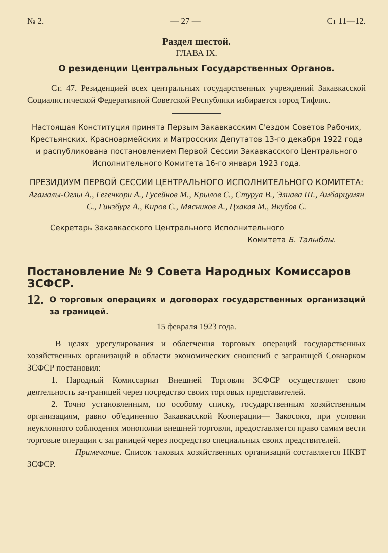№ 2. — 27 — Ст 11—12.
Раздел шестой.
ГЛАВА IX.
О резиденции Центральных Государственных Органов.
Ст. 47. Резиденцией всех центральных государственных учреждений Закавкасской Социалистической Федеративной Советской Республики избирается город Тифлис.
Настоящая Конституция принята Перзым Закавкасским С'ездом Советов Рабочих, Крестьянских, Красноармейских и Матросских Депутатов 13-го декабря 1922 года и распубликована постановлением Первой Сессии Закавкасского Центрального Исполнительного Комитета 16-го января 1923 года.
ПРЕЗИДИУМ ПЕРВОЙ СЕССИИ ЦЕНТРАЛЬНОГО ИСПОЛНИТЕЛЬНОГО КОМИТЕТА:
Агамалы-Оглы А., Гегечкори А., Гусейнов М., Крылов С., Стуруа В., Элиава Ш., Амбарцумян С., Гинзбург А., Киров С., Мясников А., Цхакая М., Якубов С.
Секретарь Закавкасского Центрального Исполнительного
Комитета Б. Талыблы.
Постановление № 9 Совета Народных Комиссаров ЗСФСР.
12.
О торговых операциях и договорах государственных организаций за границей.
15 февраля 1923 года.
В целях урегулирования и облегчения торговых операций государственных хозяйственных организаций в области экономических сношений с заграницей Совнарком ЗСФСР постановил:
1. Народный Комиссариат Внешней Торговли ЗСФСР осуществляет свою деятельность за-границей через посредство своих торговых представителей.
2. Точно установленным, по особому списку, государственным хозяйственным организациям, равно об'единению Закавкасской Кооперации— Закосоюз, при условии неуклонного соблюдения монополии внешней торговли, предоставляется право самим вести торговые операции с заграницей через посредство специальных своих предствителей.
Примечание. Список таковых хозяйственных организаций составляется НКВТ ЗСФСР.